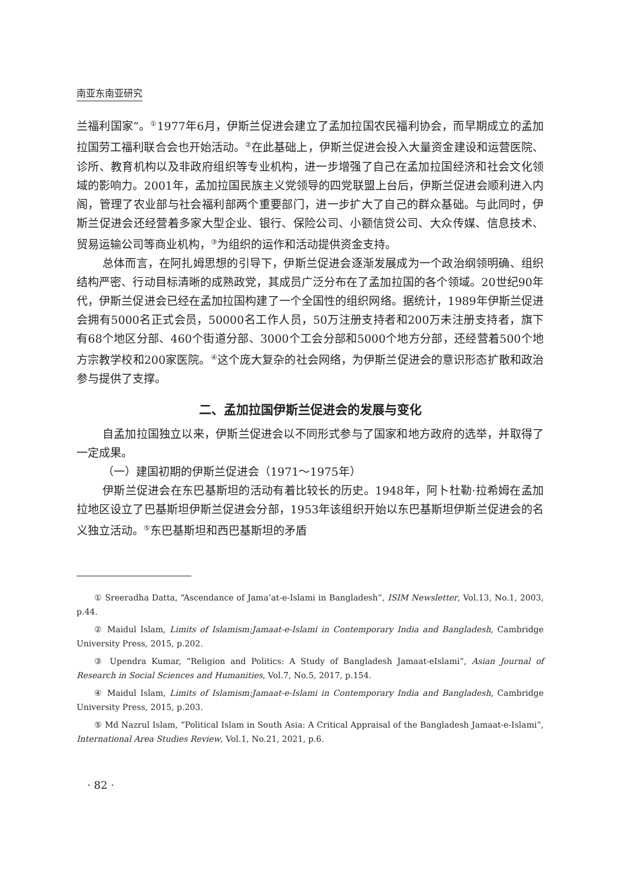南亚东南亚研究
兰福利国家”。<sup>①</sup>1977年6月，伊斯兰促进会建立了孟加拉国农民福利协会，而早期成立的孟加拉国劳工福利联合会也开始活动。<sup>②</sup>在此基础上，伊斯兰促进会投入大量资金建设和运营医院、诊所、教育机构以及非政府组织等专业机构，进一步增强了自己在孟加拉国经济和社会文化领域的影响力。2001年，孟加拉国民族主义党领导的四党联盟上台后，伊斯兰促进会顺利进入内阁，管理了农业部与社会福利部两个重要部门，进一步扩大了自己的群众基础。与此同时，伊斯兰促进会还经营着多家大型企业、银行、保险公司、小额信贷公司、大众传媒、信息技术、贸易运输公司等商业机构，<sup>③</sup>为组织的运作和活动提供资金支持。
总体而言，在阿扎姆思想的引导下，伊斯兰促进会逐渐发展成为一个政治纲领明确、组织结构严密、行动目标清晰的成熟政党，其成员广泛分布在了孟加拉国的各个领域。20世纪90年代，伊斯兰促进会已经在孟加拉国构建了一个全国性的组织网络。据统计，1989年伊斯兰促进会拥有5000名正式会员，50000名工作人员，50万注册支持者和200万未注册支持者，旗下有68个地区分部、460个街道分部、3000个工会分部和5000个地方分部，还经营着500个地方宗教学校和200家医院。<sup>④</sup>这个庞大复杂的社会网络，为伊斯兰促进会的意识形态扩散和政治参与提供了支撑。
二、孟加拉国伊斯兰促进会的发展与变化
自孟加拉国独立以来，伊斯兰促进会以不同形式参与了国家和地方政府的选举，并取得了一定成果。
（一）建国初期的伊斯兰促进会（1971～1975年）
伊斯兰促进会在东巴基斯坦的活动有着比较长的历史。1948年，阿卜杜勒·拉希姆在孟加拉地区设立了巴基斯坦伊斯兰促进会分部，1953年该组织开始以东巴基斯坦伊斯兰促进会的名义独立活动。<sup>⑤</sup>东巴基斯坦和西巴基斯坦的矛盾
① Sreeradha Datta, “Ascendance of Jama’at-e-Islami in Bangladesh”, ISIM Newsletter, Vol.13, No.1, 2003, p.44.
② Maidul Islam, Limits of Islamism:Jamaat-e-Islami in Contemporary India and Bangladesh, Cambridge University Press, 2015, p.202.
③ Upendra Kumar, “Religion and Politics: A Study of Bangladesh Jamaat-eIslami”, Asian Journal of Research in Social Sciences and Humanities, Vol.7, No.5, 2017, p.154.
④ Maidul Islam, Limits of Islamism:Jamaat-e-Islami in Contemporary India and Bangladesh, Cambridge University Press, 2015, p.203.
⑤ Md Nazrul Islam, “Political Islam in South Asia: A Critical Appraisal of the Bangladesh Jamaat-e-Islami”, International Area Studies Review, Vol.1, No.21, 2021, p.6.
· 82 ·